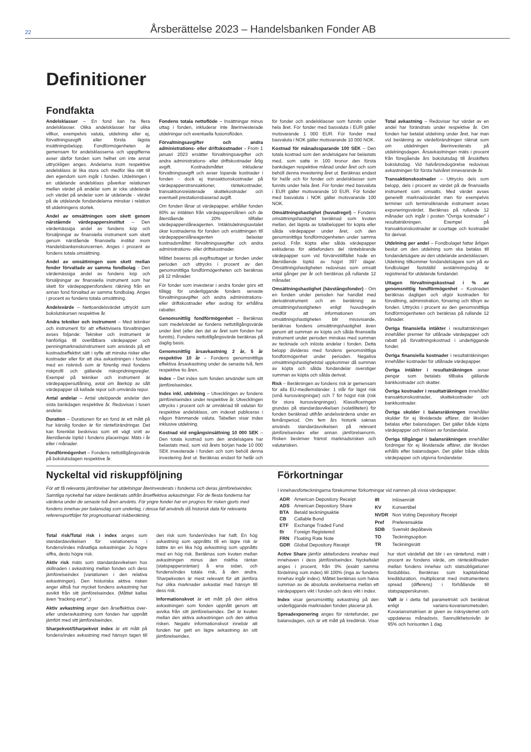22 Årsberättelse 2023 – Handelsbanken Fonder AB
Definitioner
Fondfakta
Andelsklasser – En fond kan ha flera andelsklasser. Olika andelsklasser har olika villkor, exempelvis valuta, utdelning eller ej, förvaltningsavgift eller första lägsta insättningsbelopp. Fondförmögenheten är gemensam för andelsklasserna och uppgifterna avser därför fonden som helhet om inte annat uttryckligen anges. Andelarna inom respektive andelsklass är lika stora och medför lika rätt till den egendom som ingår i fonden. Utdelningen i en utdelande andelsklass påverkar relationen mellan värdet på andelar som är icke utdelande och värdet på andelar som är utdelande - värdet på de utdelande fondandelarna minskar i relation till utdelningens storlek.
Andel av omsättningen som skett genom närstående värdepappersinstitut – Den värdemässiga andel av fondens köp och försäljningar av finansiella instrument som skett genom närstående finansiella institut inom Handelsbankenskoncernen. Anges i procent av fondens totala omsättning.
Andel av omsättningen som skett mellan fonder förvaltade av samma fondbolag - Den värdemässiga andel av fondens köp och försäljningar av finansiella instrument som har skett för värdepappersfondens räkning från en annan fond förvaltad av samma fondbolag. Anges i procent av fondens totala omsättning.
Andelsvärde – Nettoandelsvärdet uttryckt som bokslutskursen respektive år.
Andra tekniker och instrument – Med tekniker och instrument för att effektivisera förvaltningen avses följande: Tekniker och instrument är hänförliga till överlåtbara värdepapper och penningmarknadsinstrument som används på ett kostnadseffektivt sätt i syfte att minska risker eller kostnader eller för att öka avkastningen i fonden med en risknivå som är förenlig med fondens riskprofil och gällande riskspridningsregler. Exempel på tekniker och instrument är värdepappersutlåning, avtal om återköp av sålt värdepapper så kallade repor och omvända repor.
Antal andelar – Antal utelöpande andelar den sista bankdagen respektive år. Redovisas i tusen andelar.
Duration – Durationen för en fond är ett mått på hur känslig fonden är för ränteförändringar. Det kan förenklat beskrivas som ett vägt snitt av återstående löptid i fondens placeringar. Mäts i år eller i månader.
Fondförmögenhet – Fondens nettotillgångsvärde på bokslutsdagen respektive år.
Fondens totala nettoflöde – Insättningar minus uttag i fonden, inkluderar inte återinvesterade utdelningar och eventuella fusionsflöden.
Förvaltningsavgifter och andra administrations- eller driftskostnader - From 1 januari 2023 ersätter förvaltningsavgifter och andra administrations- eller driftskostnader årlig avgift. Kostnadsmåttet inkluderar förvaltningsavgift och avser löpande kostnader i fonden - dock ej transaktionskostnader på värdepapperstransaktioner, räntekostnader, transaktionsrelaterade skattekostnader och eventuell prestationsbaserad avgift.
Om fonden lånar ut värdepapper, erhåller fonden 80% av intäkten från värdepapperslånen och de återstående 20% tillfaller värdepapperslåneagenten. Intäktsdelningsavtalet ökar kostnaderna för fonden och ersättningen till värdepapperslåneagenten belastar kostnadsmåttet förvaltningsavgifter och andra administrations- eller driftskostnader.
Måttet baseras på avgiftsuttaget ur fonden under perioden och uttrycks i procent av den genomsnittliga fondförmögenheten och beräknas på 12 månader.
För fonder som investerar i andra fonder görs ett tillägg för underliggande fonders senaste förvaltningsavgifter och andra administrations- eller driftskostnader efter avdrag för erhållna rabatter.
Genomsnittlig fondförmögenhet – Beräknas som medelvärdet av fondens nettotillgångsvärde under året (eller den del av året som fonden har funnits). Fondens nettotillgångsvärde beräknas på daglig basis.
Genomsnittlig årsavkastning 2 år, 5 år respektive 10 år – Fondens genomsnittliga effektiva årsavkastning under de senaste två, fem respektive tio åren.
Index – Det index som fonden använder som sitt jämförelseindex.
Index inkl. utdelning – Utvecklingen av fondens jämförelseindex under respektive år. Utvecklingen uttrycks i procent och är omräknad till valutan för respektive andelsklass, om indexet publiceras i någon främmande valuta. Tabellen visar index inklusive utdelning.
Kostnad vid engångsinsättning 10 000 SEK – Den totala kostnad som den andelsägare har belastats med, som vid årets början hade 10 000 SEK investerade i fonden och som behöll denna investering året ut. Beräknas endast för helår och för fonder och andelsklasser som funnits under hela året. För fonder med basvaluta i EUR gäller motsvarande 1 000 EUR. För fonder med basvaluta i NOK gäller motsvarande 10 000 NOK.
Kostnad för månadssparande 100 SEK – Den totala kostnad som den andelsägare har belastats med, som satte in 100 kronor den första bankdagen respektive månad under året och som behöll denna investering året ut. Beräknas endast för helår och för fonder och andelsklasser som funnits under hela året. För fonder med basvaluta i EUR gäller motsvarande 10 EUR. För fonder med basvaluta i NOK gäller motsvarande 100 NOK.
Omsättningshastighet (huvudregel) – Fondens omsättningshastighet beräknad som kvoten mellan, det lägsta av totalbeloppet för köpta eller sålda värdepapper under året, och den genomsnittliga fondförmögenheten under samma period. Från köpta eller sålda värdepapper exkluderas för aktiefonders del räntebärande värdepapper som vid förvärvstillfället hade en återstående löptid av högst 397 dagar. Omsättningshastigheten redovisas som omsatt antal gånger per år och beräknas på rullande 12 månader.
Omsättningshastighet (hävstångsfonder) - Om en fonden under perioden har handlat med derivatinstrument och en beräkning av omsättningshastigheten enligt huvudregeln medför att informationen om omsättningshastigheten blir missvisande, beräknas fondens omsättningshastighet även genom att summan av köpta och sålda finansiella instrument under perioden minskas med summan av tecknade och inlösta andelar i fonden. Detta belopp divideras med fondens genomsnittliga fondförmögenhet under perioden. Negativa omsättningshastighetstal uppkommer då summan av köpta och sålda fondandelar överstiger summan av köpta och sålda derivat.
Risk – Beräkningen av fondens risk är gemensam för alla EU-medlemsländer. 1 står för lägst risk (små kurssvängningar) och 7 för högst risk (risk för stora kurssvängningar). Klassificeringen grundas på standardavvikelsen (volatiliteten) för fonden beräknad utifrån andelsvärdena under en femårsperiod. Om fem års historik saknas används standardavvikelsen på relevant jämförelseindex eller annan jämförelsenorm. Risken beskriver främst marknadsrisken och valutarisken.
Total avkastning – Redovisar hur värdet av en andel har förändrats under respektive år. Om fonden har betalat utdelning under året, har man vid beräkning av värdeförändringen räknat som om utdelningen återinvesterats på utdelningsdagen. Årsavkastningen mäts i procent från föregående års bokslutsdag till årsskiftets bokslutsdag. Vid halvårsredogörelse redovisas avkastningen för första halvåret innevarande år.
Transaktionskostnader – Uttrycks dels som belopp, dels i procent av värdet på de finansiella instrument som omsatts. Med värdet avses generellt marknadsvärdet men för exempelvis terminer och terminsliknande instrument avses exponeringsvärdet. Beräknas på rullande 12 månader och ingår i posten ”Övriga kostnader” i resultaträkningen. Exempel på transaktionskostnader är courtage och kostnader för derivat.
Utdelning per andel – Fondbolaget fattar årligen beslut om den utdelning som ska betalas till fondandelsägare av den utdelande andelsklassen. Utdelning tillkommer fondandelsägare som på av fondbolaget fastställd avstämningsdag är registrerad för utdelande fondandel.
Uttagen förvaltningskostnad i % av genomsnittlig fondförmögenhet – Kostnaden beräknas dagligen och utgör kostnaden för förvaltning, administration, förvaring och tillsyn av fonden. Uttrycks i procent av den genomsnittliga fondförmögenheten och beräknas på rullande 12 månader.
Övriga finansiella intäkter i resultaträkningen innehåller premier för utlånade värdepapper och rabatt på förvaltningskostnad i underliggande fonder.
Övriga finansiella kostnader i resultaträkningen innehåller kostnader för utlånade värdepapper.
Övriga intäkter i resultaträkningen avser pengar som betalats tillbaka gällande bankkostnader och skatter.
Övriga kostnader i resultaträkningen innehåller transaktionskostnader, skattekostnader och bankkostnader.
Övriga skulder i balansräkningen innehåller skulder för ej likviderade affärer, där likviden betalas efter balansdagen. Det gäller både köpta värdepapper och inlösen av fondandelar.
Övriga tillgångar i balansräkningen innehåller fordringar för ej likviderade affärer, där likviden erhålls efter balansdagen. Det gäller både sålda värdepapper och utgivna fondandelar.
Nyckeltal vid riskuppföljning
För att få relevanta jämförelser har utdelningar återinvesterats i fonderna och deras jämförelseindex. Samtliga nyckeltal har vidare beräknats utifrån årseffektiva avkastningar. För de flesta fonderna har värdena under de senaste två åren använts. För yngre fonder har en prognos för risken gjorts med fondens innehav per balansdag som underlag, i dessa fall används då historisk data för relevanta referensportföljer för prognostiserad riskberäkning.
Total risk/Total risk i index anges som standardavvikelsen för variationerna i fondens/index månatliga avkastningar. Ju högre siffra, desto högre risk.
Aktiv risk mäts som standardavvikelsen hos skillnaden i avkastning mellan fonden och dess jämförelseindex (variationen i den relativa avkastningen). Den historiska aktiva risken anger alltså hur mycket fondens avkastning har avvikit från sitt jämförelseindex. (Måttet kallas även ”tracking error”.)
Aktiv avkastning anger den årseffektiva över- eller underavkastning som fonden har uppnått jämfört med sitt jämförelseindex.
Sharpekvot/Sharpekvot index är ett mått på fondens/index avkastning med hänsyn tagen till den risk som fonden/index har haft. En hög avkastning som uppnåtts till en lägre risk är bättre än en lika hög avkastning som uppnåtts med en hög risk. Beräknas som kvoten mellan avkastningen minus den riskfria räntan (statspappersräntan) å ena sidan, och fondens/index totala risk, å den andra. Sharpekvoten är mest relevant för att jämföra hur olika marknader avkastar med hänsyn till dess risk.
Informationskvot är ett mått på den aktiva avkastningen som fonden uppnått genom att avvika från sitt jämförelseindex. Det är kvoten mellan den aktiva avkastningen och den aktiva risken. Negativ informationskvot innebär att fonden har gett en lägre avkastning än sitt jämförelseindex.
Förkortningar
I innehavsförteckningarna förekommer förkortningar vid namnen på vissa värdepapper.
| ADR | American Depository Receipt |
| ADS | American Depository Share |
| BTA | Betald teckningsaktie |
| CB | Callable Bond |
| ETF | Exchange Traded Fund |
| f/r | Foreign Registered |
| FRN | Floating Rate Note |
| GDR | Global Depository Receipt |
| IR | Inlösenrätt |
| KV | Konvertibel |
| NVDR | Non Voting Depository Receipt |
| Pref | Preferensaktie |
| SDB | Svenskt depåbevis |
| TO | Teckningsoption |
| TR | Teckningsrätt |
Active Share jämför aktiefondens innehav med innehaven i dess jämförelseindex. Nyckeltalet anges i procent, från 0% (exakt samma fördelning som index) till 100% (inga av fondens innehav ingår index). Måttet beräknas som halva summan av de absoluta avvikelserna mellan ett värdepappers vikt i fonden och dess vikt i index.
Index visar genomsnittlig avkastning på den underliggande marknaden fonden placerar på.
Spreadexponering anges för räntefonder, per balansdagen, och är ett mått på kreditrisk. Visar hur stort värdefall det blir i en räntefond, mätt i procent av fondens värde, om ränteskillnaden mellan fondens innehav och statsobligationer fördubblas. Beräknas som kapitalviktad kreditduration, multiplicerat med instrumentens spread (differens) i förhållande till statspapperskurvan.
VaR är i detta fall parametriskt och beräknat enligt varians-kovariansmetoden. Kovariansmatrisen är given av risksystemet och uppdateras månadsvis. Sannolikhetsnivån är 95% och horisonten 1 dag.